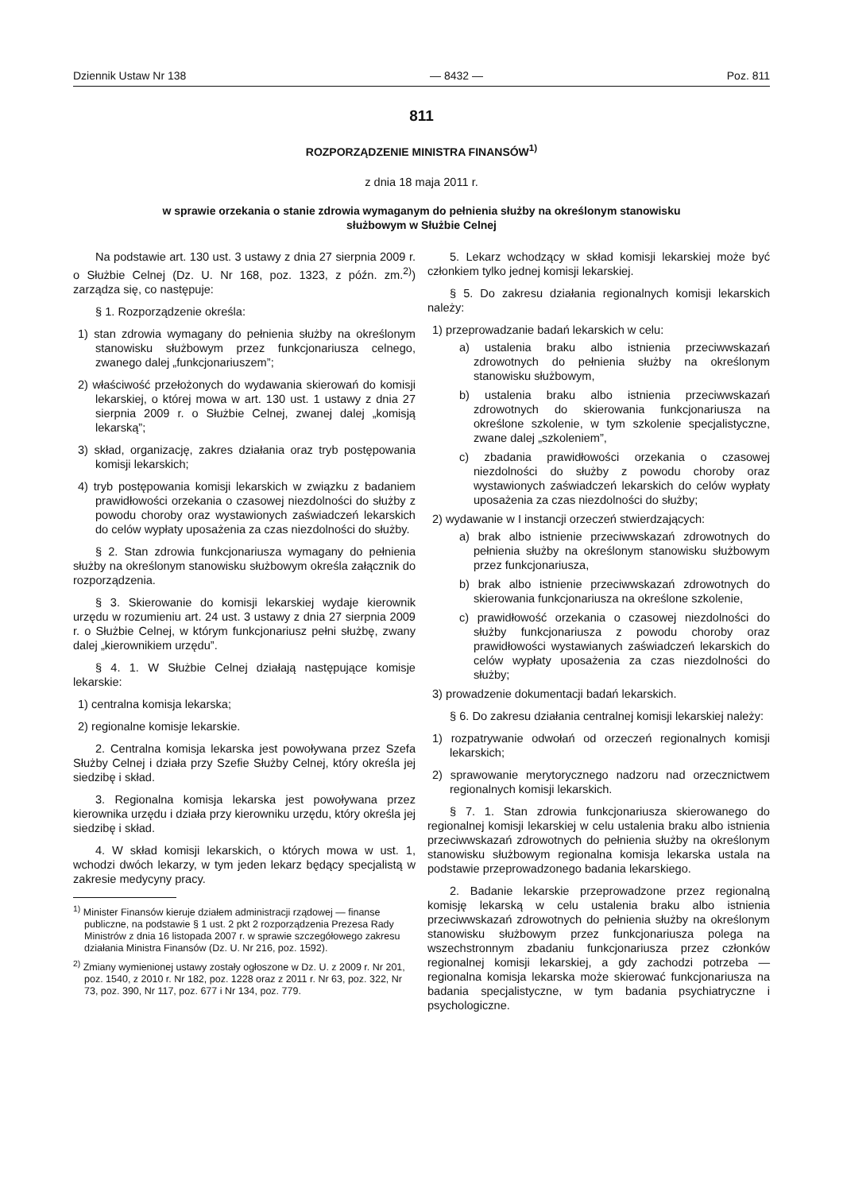Dziennik Ustaw Nr 138 — 8432 — Poz. 811
811
ROZPORZĄDZENIE MINISTRA FINANSÓW<sup>1)</sup>
z dnia 18 maja 2011 r.
w sprawie orzekania o stanie zdrowia wymaganym do pełnienia służby na określonym stanowisku
służbowym w Służbie Celnej
Na podstawie art. 130 ust. 3 ustawy z dnia 27 sierpnia 2009 r. o Służbie Celnej (Dz. U. Nr 168, poz. 1323, z późn. zm.<sup>2)</sup>) zarządza się, co następuje:
§ 1. Rozporządzenie określa:
1) stan zdrowia wymagany do pełnienia służby na określonym stanowisku służbowym przez funkcjonariusza celnego, zwanego dalej „funkcjonariuszem”;
2) właściwość przełożonych do wydawania skierowań do komisji lekarskiej, o której mowa w art. 130 ust. 1 ustawy z dnia 27 sierpnia 2009 r. o Służbie Celnej, zwanej dalej „komisją lekarską”;
3) skład, organizację, zakres działania oraz tryb postępowania komisji lekarskich;
4) tryb postępowania komisji lekarskich w związku z badaniem prawidłowości orzekania o czasowej niezdolności do służby z powodu choroby oraz wystawionych zaświadczeń lekarskich do celów wypłaty uposażenia za czas niezdolności do służby.
§ 2. Stan zdrowia funkcjonariusza wymagany do pełnienia służby na określonym stanowisku służbowym określa załącznik do rozporządzenia.
§ 3. Skierowanie do komisji lekarskiej wydaje kierownik urzędu w rozumieniu art. 24 ust. 3 ustawy z dnia 27 sierpnia 2009 r. o Służbie Celnej, w którym funkcjonariusz pełni służbę, zwany dalej „kierownikiem urzędu”.
§ 4. 1. W Służbie Celnej działają następujące komisje lekarskie:
1) centralna komisja lekarska;
2) regionalne komisje lekarskie.
2. Centralna komisja lekarska jest powoływana przez Szefa Służby Celnej i działa przy Szefie Służby Celnej, który określa jej siedzibę i skład.
3. Regionalna komisja lekarska jest powoływana przez kierownika urzędu i działa przy kierowniku urzędu, który określa jej siedzibę i skład.
4. W skład komisji lekarskich, o których mowa w ust. 1, wchodzi dwóch lekarzy, w tym jeden lekarz będący specjalistą w zakresie medycyny pracy.
<sup>1)</sup> Minister Finansów kieruje działem administracji rządowej — finanse publiczne, na podstawie § 1 ust. 2 pkt 2 rozporządzenia Prezesa Rady Ministrów z dnia 16 listopada 2007 r. w sprawie szczegółowego zakresu działania Ministra Finansów (Dz. U. Nr 216, poz. 1592).
<sup>2)</sup> Zmiany wymienionej ustawy zostały ogłoszone w Dz. U. z 2009 r. Nr 201, poz. 1540, z 2010 r. Nr 182, poz. 1228 oraz z 2011 r. Nr 63, poz. 322, Nr 73, poz. 390, Nr 117, poz. 677 i Nr 134, poz. 779.
5. Lekarz wchodzący w skład komisji lekarskiej może być członkiem tylko jednej komisji lekarskiej.
§ 5. Do zakresu działania regionalnych komisji lekarskich należy:
1) przeprowadzanie badań lekarskich w celu:
a) ustalenia braku albo istnienia przeciwwskazań zdrowotnych do pełnienia służby na określonym stanowisku służbowym,
b) ustalenia braku albo istnienia przeciwwskazań zdrowotnych do skierowania funkcjonariusza na określone szkolenie, w tym szkolenie specjalistyczne, zwane dalej „szkoleniem”,
c) zbadania prawidłowości orzekania o czasowej niezdolności do służby z powodu choroby oraz wystawionych zaświadczeń lekarskich do celów wypłaty uposażenia za czas niezdolności do służby;
2) wydawanie w I instancji orzeczeń stwierdzających:
a) brak albo istnienie przeciwwskazań zdrowotnych do pełnienia służby na określonym stanowisku służbowym przez funkcjonariusza,
b) brak albo istnienie przeciwwskazań zdrowotnych do skierowania funkcjonariusza na określone szkolenie,
c) prawidłowość orzekania o czasowej niezdolności do służby funkcjonariusza z powodu choroby oraz prawidłowości wystawianych zaświadczeń lekarskich do celów wypłaty uposażenia za czas niezdolności do służby;
3) prowadzenie dokumentacji badań lekarskich.
§ 6. Do zakresu działania centralnej komisji lekarskiej należy:
1) rozpatrywanie odwołań od orzeczeń regionalnych komisji lekarskich;
2) sprawowanie merytorycznego nadzoru nad orzecznictwem regionalnych komisji lekarskich.
§ 7. 1. Stan zdrowia funkcjonariusza skierowanego do regionalnej komisji lekarskiej w celu ustalenia braku albo istnienia przeciwwskazań zdrowotnych do pełnienia służby na określonym stanowisku służbowym regionalna komisja lekarska ustala na podstawie przeprowadzonego badania lekarskiego.
2. Badanie lekarskie przeprowadzone przez regionalną komisję lekarską w celu ustalenia braku albo istnienia przeciwwskazań zdrowotnych do pełnienia służby na określonym stanowisku służbowym przez funkcjonariusza polega na wszechstronnym zbadaniu funkcjonariusza przez członków regionalnej komisji lekarskiej, a gdy zachodzi potrzeba — regionalna komisja lekarska może skierować funkcjonariusza na badania specjalistyczne, w tym badania psychiatryczne i psychologiczne.